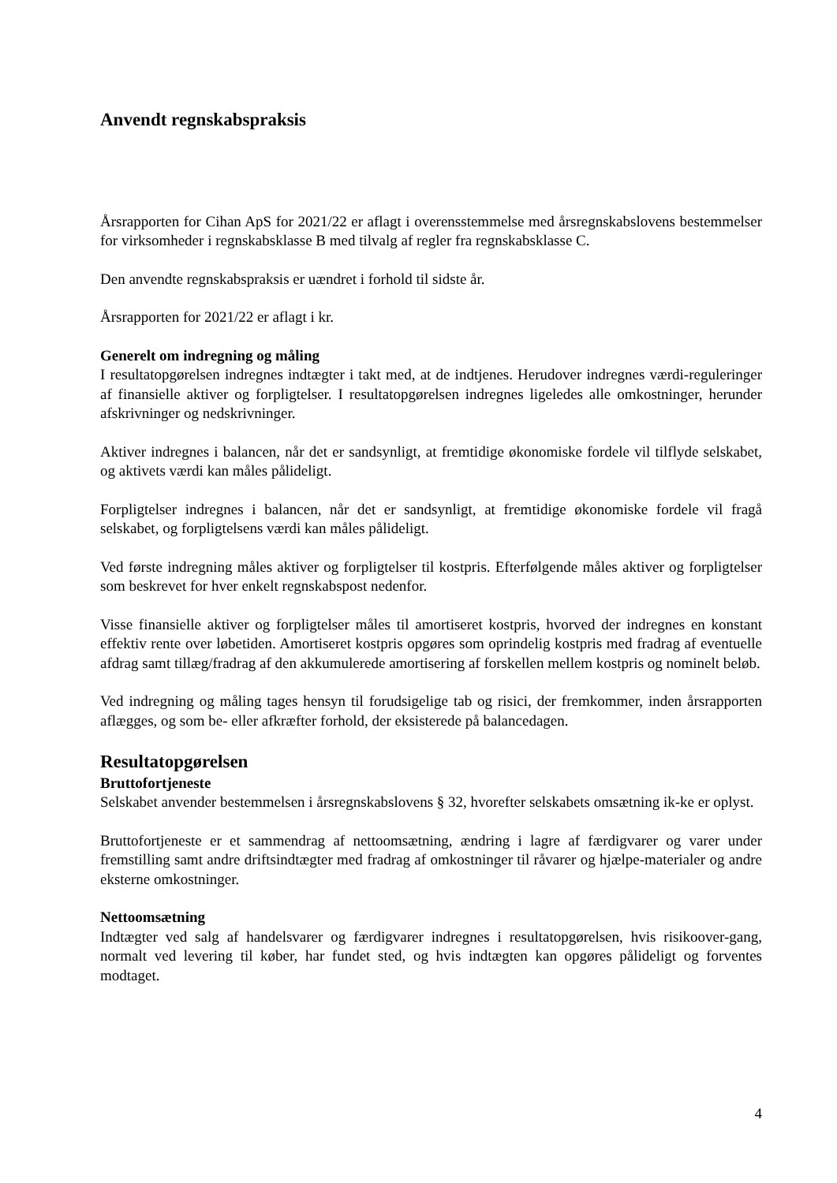Anvendt regnskabspraksis
Årsrapporten for Cihan ApS for 2021/22 er aflagt i overensstemmelse med årsregnskabslovens bestemmelser for virksomheder i regnskabsklasse B med tilvalg af regler fra regnskabsklasse C.
Den anvendte regnskabspraksis er uændret i forhold til sidste år.
Årsrapporten for 2021/22 er aflagt i kr.
Generelt om indregning og måling
I resultatopgørelsen indregnes indtægter i takt med, at de indtjenes. Herudover indregnes værdi-reguleringer af finansielle aktiver og forpligtelser. I resultatopgørelsen indregnes ligeledes alle omkostninger, herunder afskrivninger og nedskrivninger.
Aktiver indregnes i balancen, når det er sandsynligt, at fremtidige økonomiske fordele vil tilflyde selskabet, og aktivets værdi kan måles pålideligt.
Forpligtelser indregnes i balancen, når det er sandsynligt, at fremtidige økonomiske fordele vil fragå selskabet, og forpligtelsens værdi kan måles pålideligt.
Ved første indregning måles aktiver og forpligtelser til kostpris. Efterfølgende måles aktiver og forpligtelser som beskrevet for hver enkelt regnskabspost nedenfor.
Visse finansielle aktiver og forpligtelser måles til amortiseret kostpris, hvorved der indregnes en konstant effektiv rente over løbetiden. Amortiseret kostpris opgøres som oprindelig kostpris med fradrag af eventuelle afdrag samt tillæg/fradrag af den akkumulerede amortisering af forskellen mellem kostpris og nominelt beløb.
Ved indregning og måling tages hensyn til forudsigelige tab og risici, der fremkommer, inden årsrapporten aflægges, og som be- eller afkræfter forhold, der eksisterede på balancedagen.
Resultatopgørelsen
Bruttofortjeneste
Selskabet anvender bestemmelsen i årsregnskabslovens § 32, hvorefter selskabets omsætning ik-ke er oplyst.
Bruttofortjeneste er et sammendrag af nettoomsætning, ændring i lagre af færdigvarer og varer under fremstilling samt andre driftsindtægter med fradrag af omkostninger til råvarer og hjælpe-materialer og andre eksterne omkostninger.
Nettoomsætning
Indtægter ved salg af handelsvarer og færdigvarer indregnes i resultatopgørelsen, hvis risikoover-gang, normalt ved levering til køber, har fundet sted, og hvis indtægten kan opgøres pålideligt og forventes modtaget.
4